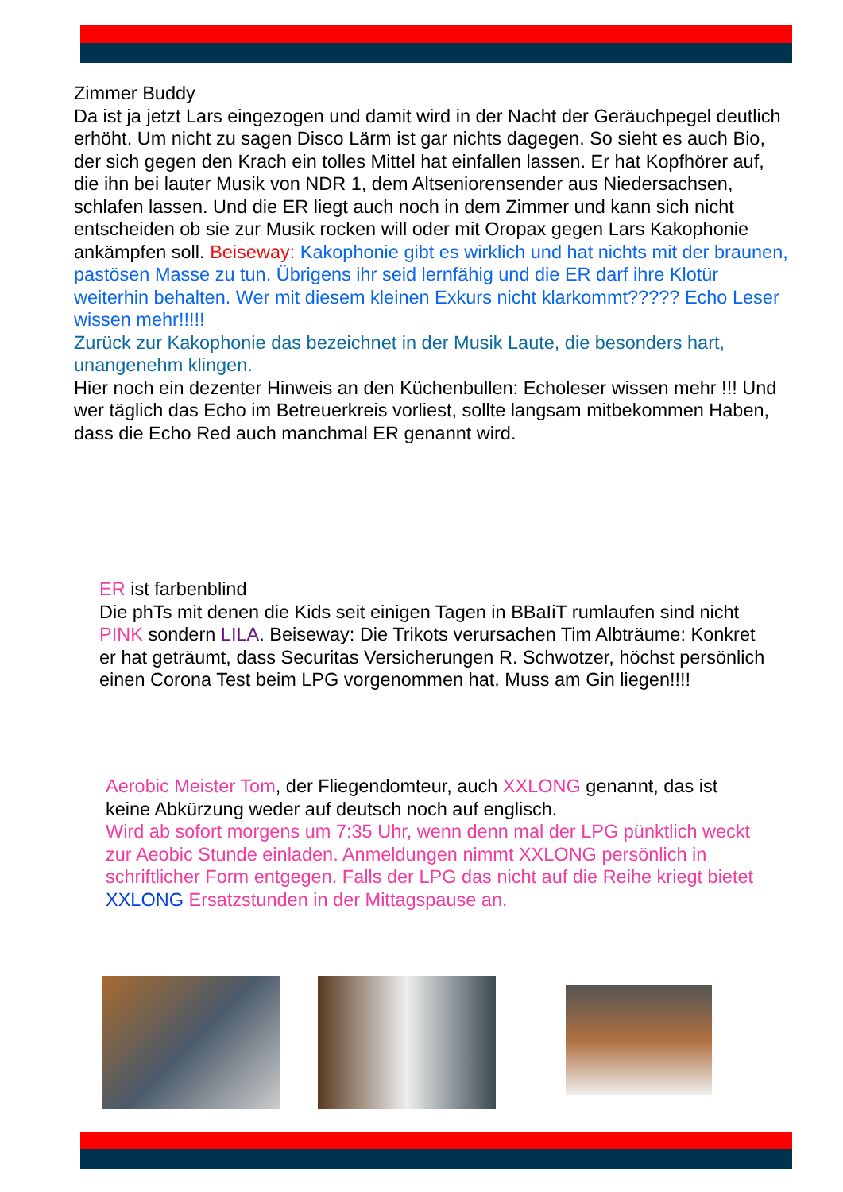Zimmer Buddy
Da ist ja jetzt Lars eingezogen und damit wird in der Nacht der Geräuchpegel deutlich erhöht. Um nicht zu sagen Disco Lärm ist gar nichts dagegen. So sieht es auch Bio, der sich gegen den Krach ein tolles Mittel hat einfallen lassen. Er hat Kopfhörer auf, die ihn bei lauter Musik von NDR 1, dem Altseniorensender aus Niedersachsen, schlafen lassen. Und die ER liegt auch noch in dem Zimmer und kann sich nicht entscheiden ob sie zur Musik rocken will oder mit Oropax gegen Lars Kakophonie ankämpfen soll. Beiseway: Kakophonie gibt es wirklich und hat nichts mit der braunen, pastösen Masse zu tun. Übrigens ihr seid lernfähig und die ER darf ihre Klotür weiterhin behalten. Wer mit diesem kleinen Exkurs nicht klarkommt????? Echo Leser wissen mehr!!!!!
Zurück zur Kakophonie das bezeichnet in der Musik Laute, die besonders hart, unangenehm klingen.
Hier noch ein dezenter Hinweis an den Küchenbullen: Echoleser wissen mehr !!! Und wer täglich das Echo im Betreuerkreis vorliest, sollte langsam mitbekommen Haben, dass die Echo Red auch manchmal ER genannt wird.
ER ist farbenblind
Die phTs mit denen die Kids seit einigen Tagen in BBaIiT rumlaufen sind nicht PINK sondern LILA. Beiseway: Die Trikots verursachen Tim Albträume: Konkret er hat geträumt, dass Securitas Versicherungen R. Schwotzer, höchst persönlich einen Corona Test beim LPG vorgenommen hat. Muss am Gin liegen!!!!
Aerobic Meister Tom, der Fliegendomteur, auch XXLONG genannt, das ist keine Abkürzung weder auf deutsch noch auf englisch.
Wird ab sofort morgens um 7:35 Uhr, wenn denn mal der LPG pünktlich weckt zur Aeobic Stunde einladen. Anmeldungen nimmt XXLONG persönlich in schriftlicher Form entgegen. Falls der LPG das nicht auf die Reihe kriegt bietet XXLONG Ersatzstunden in der Mittagspause an.